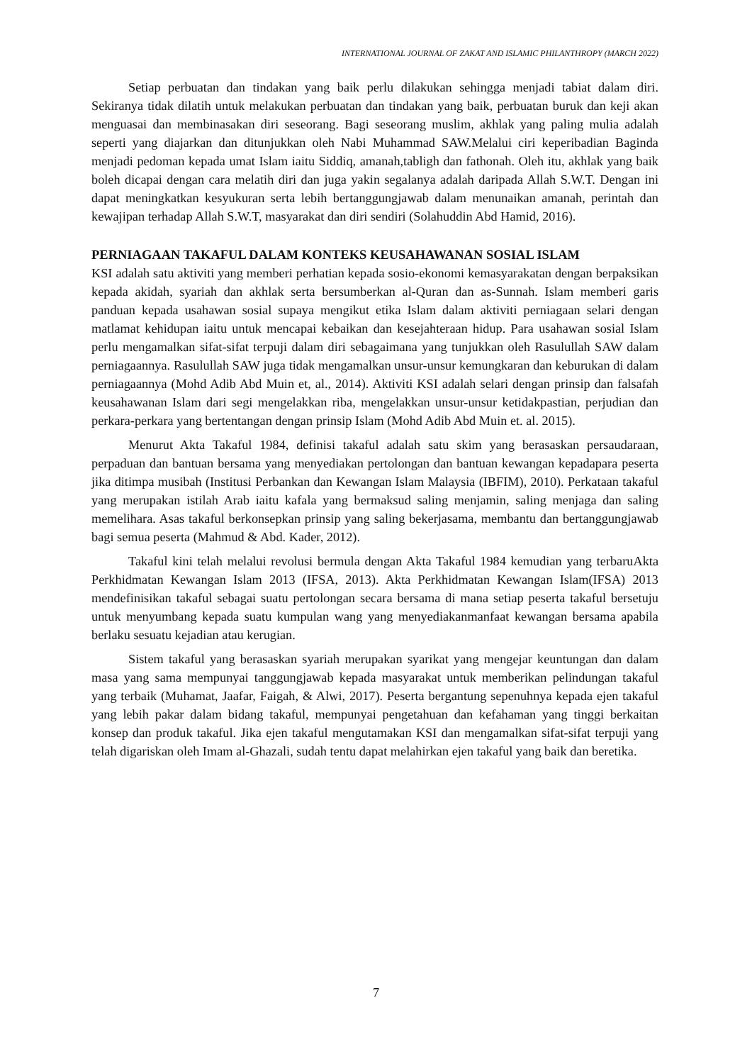INTERNATIONAL JOURNAL OF ZAKAT AND ISLAMIC PHILANTHROPY (MARCH 2022)
Setiap perbuatan dan tindakan yang baik perlu dilakukan sehingga menjadi tabiat dalam diri. Sekiranya tidak dilatih untuk melakukan perbuatan dan tindakan yang baik, perbuatan buruk dan keji akan menguasai dan membinasakan diri seseorang. Bagi seseorang muslim, akhlak yang paling mulia adalah seperti yang diajarkan dan ditunjukkan oleh Nabi Muhammad SAW.Melalui ciri keperibadian Baginda menjadi pedoman kepada umat Islam iaitu Siddiq, amanah,tabligh dan fathonah. Oleh itu, akhlak yang baik boleh dicapai dengan cara melatih diri dan juga yakin segalanya adalah daripada Allah S.W.T. Dengan ini dapat meningkatkan kesyukuran serta lebih bertanggungjawab dalam menunaikan amanah, perintah dan kewajipan terhadap Allah S.W.T, masyarakat dan diri sendiri (Solahuddin Abd Hamid, 2016).
PERNIAGAAN TAKAFUL DALAM KONTEKS KEUSAHAWANAN SOSIAL ISLAM
KSI adalah satu aktiviti yang memberi perhatian kepada sosio-ekonomi kemasyarakatan dengan berpaksikan kepada akidah, syariah dan akhlak serta bersumberkan al-Quran dan as-Sunnah. Islam memberi garis panduan kepada usahawan sosial supaya mengikut etika Islam dalam aktiviti perniagaan selari dengan matlamat kehidupan iaitu untuk mencapai kebaikan dan kesejahteraan hidup. Para usahawan sosial Islam perlu mengamalkan sifat-sifat terpuji dalam diri sebagaimana yang tunjukkan oleh Rasulullah SAW dalam perniagaannya. Rasulullah SAW juga tidak mengamalkan unsur-unsur kemungkaran dan keburukan di dalam perniagaannya (Mohd Adib Abd Muin et, al., 2014). Aktiviti KSI adalah selari dengan prinsip dan falsafah keusahawanan Islam dari segi mengelakkan riba, mengelakkan unsur-unsur ketidakpastian, perjudian dan perkara-perkara yang bertentangan dengan prinsip Islam (Mohd Adib Abd Muin et. al. 2015).
Menurut Akta Takaful 1984, definisi takaful adalah satu skim yang berasaskan persaudaraan, perpaduan dan bantuan bersama yang menyediakan pertolongan dan bantuan kewangan kepadapara peserta jika ditimpa musibah (Institusi Perbankan dan Kewangan Islam Malaysia (IBFIM), 2010). Perkataan takaful yang merupakan istilah Arab iaitu kafala yang bermaksud saling menjamin, saling menjaga dan saling memelihara. Asas takaful berkonsepkan prinsip yang saling bekerjasama, membantu dan bertanggungjawab bagi semua peserta (Mahmud & Abd. Kader, 2012).
Takaful kini telah melalui revolusi bermula dengan Akta Takaful 1984 kemudian yang terbaruAkta Perkhidmatan Kewangan Islam 2013 (IFSA, 2013). Akta Perkhidmatan Kewangan Islam(IFSA) 2013 mendefinisikan takaful sebagai suatu pertolongan secara bersama di mana setiap peserta takaful bersetuju untuk menyumbang kepada suatu kumpulan wang yang menyediakanmanfaat kewangan bersama apabila berlaku sesuatu kejadian atau kerugian.
Sistem takaful yang berasaskan syariah merupakan syarikat yang mengejar keuntungan dan dalam masa yang sama mempunyai tanggungjawab kepada masyarakat untuk memberikan pelindungan takaful yang terbaik (Muhamat, Jaafar, Faigah, & Alwi, 2017). Peserta bergantung sepenuhnya kepada ejen takaful yang lebih pakar dalam bidang takaful, mempunyai pengetahuan dan kefahaman yang tinggi berkaitan konsep dan produk takaful. Jika ejen takaful mengutamakan KSI dan mengamalkan sifat-sifat terpuji yang telah digariskan oleh Imam al-Ghazali, sudah tentu dapat melahirkan ejen takaful yang baik dan beretika.
7